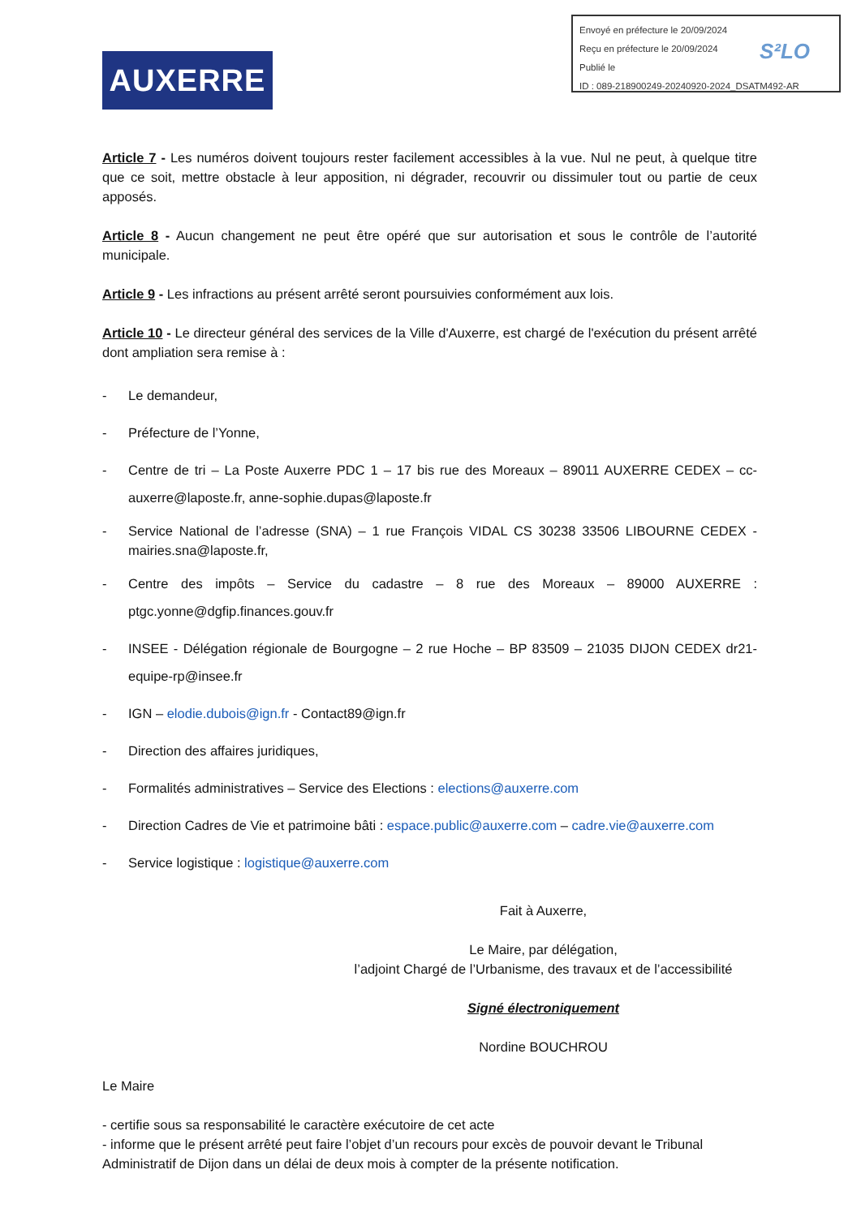Envoyé en préfecture le 20/09/2024
Reçu en préfecture le 20/09/2024
Publié le
ID : 089-218900249-20240920-2024_DSATM492-AR
S²LO
AUXERRE
Article 7 - Les numéros doivent toujours rester facilement accessibles à la vue. Nul ne peut, à quelque titre que ce soit, mettre obstacle à leur apposition, ni dégrader, recouvrir ou dissimuler tout ou partie de ceux apposés.
Article 8 - Aucun changement ne peut être opéré que sur autorisation et sous le contrôle de l’autorité municipale.
Article 9 - Les infractions au présent arrêté seront poursuivies conformément aux lois.
Article 10 - Le directeur général des services de la Ville d'Auxerre, est chargé de l'exécution du présent arrêté dont ampliation sera remise à :
- Le demandeur,
- Préfecture de l’Yonne,
- Centre de tri – La Poste Auxerre PDC 1 – 17 bis rue des Moreaux – 89011 AUXERRE CEDEX – cc-auxerre@laposte.fr, anne-sophie.dupas@laposte.fr
- Service National de l’adresse (SNA) – 1 rue François VIDAL CS 30238 33506 LIBOURNE CEDEX - mairies.sna@laposte.fr,
- Centre des impôts – Service du cadastre – 8 rue des Moreaux – 89000 AUXERRE : ptgc.yonne@dgfip.finances.gouv.fr
- INSEE - Délégation régionale de Bourgogne – 2 rue Hoche – BP 83509 – 21035 DIJON CEDEX dr21-equipe-rp@insee.fr
- IGN – elodie.dubois@ign.fr - Contact89@ign.fr
- Direction des affaires juridiques,
- Formalités administratives – Service des Elections : elections@auxerre.com
- Direction Cadres de Vie et patrimoine bâti : espace.public@auxerre.com – cadre.vie@auxerre.com
- Service logistique : logistique@auxerre.com
Fait à Auxerre,
Le Maire, par délégation,
l’adjoint Chargé de l’Urbanisme, des travaux et de l’accessibilité
Signé électroniquement
Nordine BOUCHROU
Le Maire
- certifie sous sa responsabilité le caractère exécutoire de cet acte
- informe que le présent arrêté peut faire l’objet d’un recours pour excès de pouvoir devant le Tribunal Administratif de Dijon dans un délai de deux mois à compter de la présente notification.